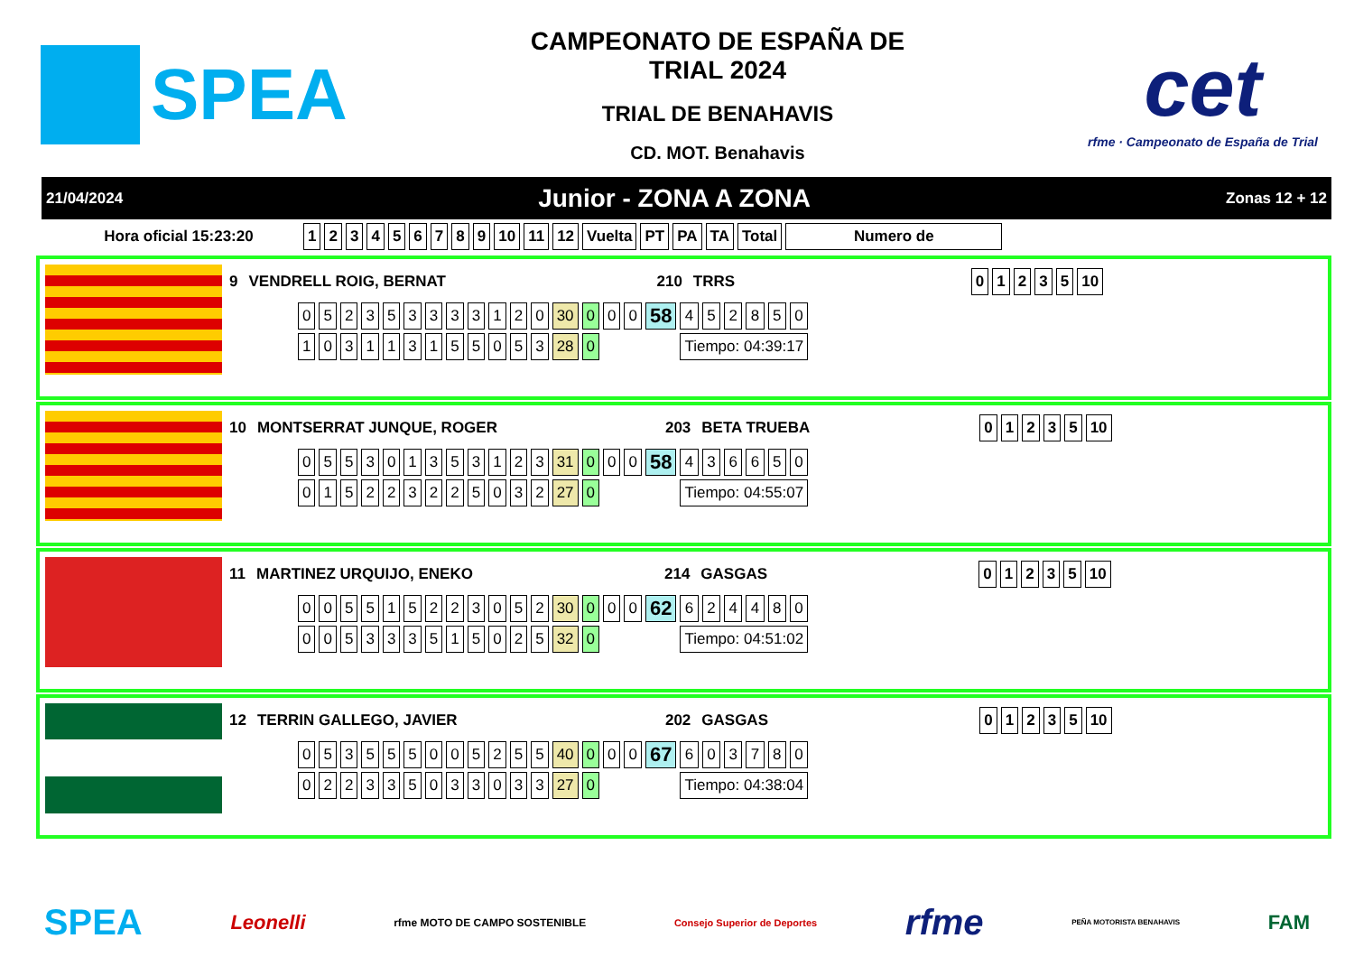SPEA
CAMPEONATO DE ESPAÑA DE
TRIAL 2024
TRIAL DE BENAHAVIS
CD. MOT. Benahavis
cet
rfme · Campeonato de España de Trial
21/04/2024 Junior - ZONA A ZONA Zonas 12 + 12
| Hora oficial 15:23:20 | 1 | 2 | 3 | 4 | 5 | 6 | 7 | 8 | 9 | 10 | 11 | 12 | Vuelta | PT | PA | TA | Total | Numero de |
| --- | --- | --- | --- | --- | --- | --- | --- | --- | --- | --- | --- | --- | --- | --- | --- | --- | --- | --- |
| 9 | VENDRELL ROIG, BERNAT | 210 | TRRS | 0 | 1 | 2 | 3 | 5 | 10 |
| --- | --- | --- | --- | --- | --- | --- | --- | --- | --- |
| 0 | 5 | 2 | 3 | 5 | 3 | 3 | 3 | 3 | 1 | 2 | 0 | 30 | 0 | 0 | 0 | 58 | 4 | 5 | 2 | 8 | 5 | 0 |
| 1 | 0 | 3 | 1 | 1 | 3 | 1 | 5 | 5 | 0 | 5 | 3 | 28 | 0 | | | | Tiempo: 04:39:17 | | | | | |
| 10 | MONTSERRAT JUNQUE, ROGER | 203 | BETA TRUEBA | 0 | 1 | 2 | 3 | 5 | 10 |
| --- | --- | --- | --- | --- | --- | --- | --- | --- | --- |
| 0 | 5 | 5 | 3 | 0 | 1 | 3 | 5 | 3 | 1 | 2 | 3 | 31 | 0 | 0 | 0 | 58 | 4 | 3 | 6 | 6 | 5 | 0 |
| 0 | 1 | 5 | 2 | 2 | 3 | 2 | 2 | 5 | 0 | 3 | 2 | 27 | 0 | | | | Tiempo: 04:55:07 | | | | | |
| 11 | MARTINEZ URQUIJO, ENEKO | 214 | GASGAS | 0 | 1 | 2 | 3 | 5 | 10 |
| --- | --- | --- | --- | --- | --- | --- | --- | --- | --- |
| 0 | 0 | 5 | 5 | 1 | 5 | 2 | 2 | 3 | 0 | 5 | 2 | 30 | 0 | 0 | 0 | 62 | 6 | 2 | 4 | 4 | 8 | 0 |
| 0 | 0 | 5 | 3 | 3 | 3 | 5 | 1 | 5 | 0 | 2 | 5 | 32 | 0 | | | | Tiempo: 04:51:02 | | | | | |
| 12 | TERRIN GALLEGO, JAVIER | 202 | GASGAS | 0 | 1 | 2 | 3 | 5 | 10 |
| --- | --- | --- | --- | --- | --- | --- | --- | --- | --- |
| 0 | 5 | 3 | 5 | 5 | 5 | 0 | 0 | 5 | 2 | 5 | 5 | 40 | 0 | 0 | 0 | 67 | 6 | 0 | 3 | 7 | 8 | 0 |
| 0 | 2 | 2 | 3 | 3 | 5 | 0 | 3 | 3 | 0 | 3 | 3 | 27 | 0 | | | | Tiempo: 04:38:04 | | | | | |
SPEA Leonelli rfme MOTO DE CAMPO SOSTENIBLE Consejo Superior de Deportes rfme PEÑA MOTORISTA BENAHAVIS FAM